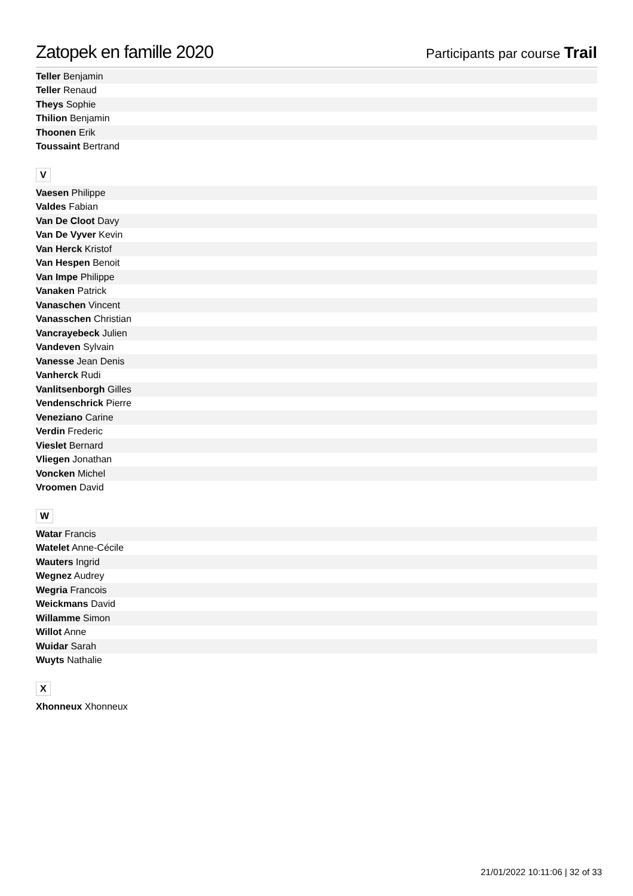Zatopek en famille 2020
Participants par course Trail
| Teller Benjamin |
| Teller Renaud |
| Theys Sophie |
| Thilion Benjamin |
| Thoonen Erik |
| Toussaint Bertrand |
V
| Vaesen Philippe |
| Valdes Fabian |
| Van De Cloot Davy |
| Van De Vyver Kevin |
| Van Herck Kristof |
| Van Hespen Benoit |
| Van Impe Philippe |
| Vanaken Patrick |
| Vanaschen Vincent |
| Vanasschen Christian |
| Vancrayebeck Julien |
| Vandeven Sylvain |
| Vanesse Jean Denis |
| Vanherck Rudi |
| Vanlitsenborgh Gilles |
| Vendenschrick Pierre |
| Veneziano Carine |
| Verdin Frederic |
| Vieslet Bernard |
| Vliegen Jonathan |
| Voncken Michel |
| Vroomen David |
W
| Watar Francis |
| Watelet Anne-Cécile |
| Wauters Ingrid |
| Wegnez Audrey |
| Wegria Francois |
| Weickmans David |
| Willamme Simon |
| Willot Anne |
| Wuidar Sarah |
| Wuyts Nathalie |
X
| Xhonneux Xhonneux |
21/01/2022 10:11:06 | 32 of 33